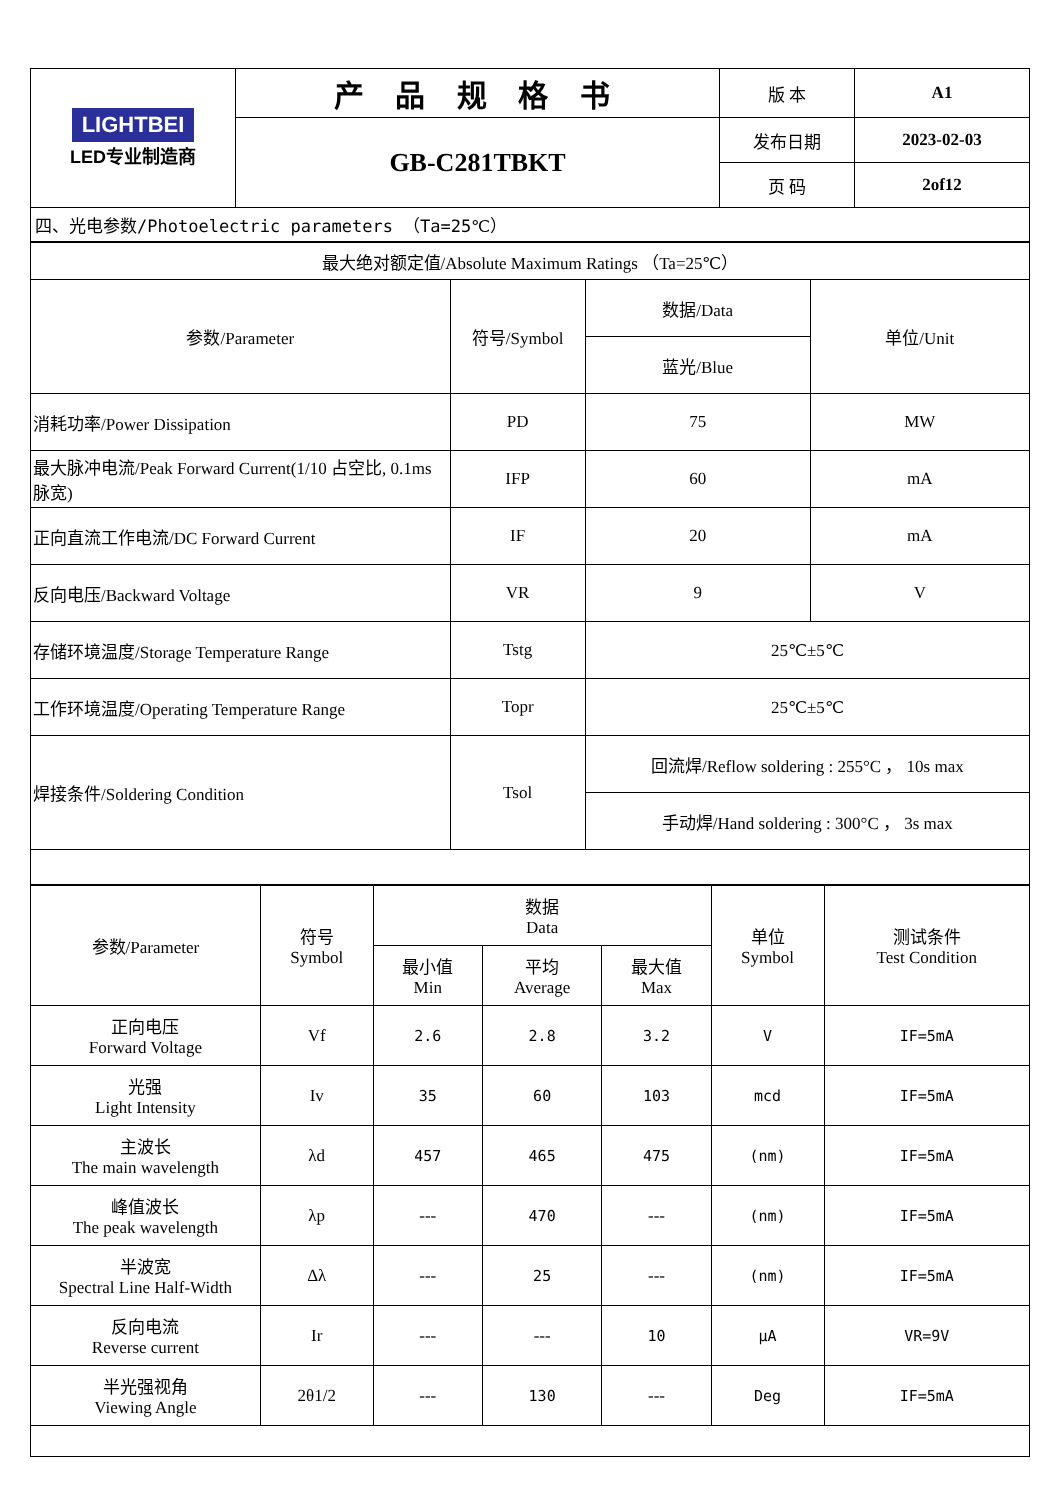| LIGHTBEI LED专业制造商 | 产 品 规 格 书 | 版 本 | A1 |
| | GB-C281TBKT | 发布日期 | 2023-02-03 |
| | | 页 码 | 2of12 |
四、光电参数/Photoelectric parameters （Ta=25℃）
| 最大绝对额定值/Absolute Maximum Ratings （Ta=25℃） | | | |
| 参数/Parameter | 符号/Symbol | 数据/Data | 单位/Unit |
| | | 蓝光/Blue | |
| 消耗功率/Power Dissipation | PD | 75 | MW |
| 最大脉冲电流/Peak Forward Current(1/10 占空比, 0.1ms 脉宽) | IFP | 60 | mA |
| 正向直流工作电流/DC Forward Current | IF | 20 | mA |
| 反向电压/Backward Voltage | VR | 9 | V |
| 存储环境温度/Storage Temperature Range | Tstg | 25℃±5℃ | |
| 工作环境温度/Operating Temperature Range | Topr | 25℃±5℃ | |
| 焊接条件/Soldering Condition | Tsol | 回流焊/Reflow soldering : 255°C ， 10s max | |
| | | 手动焊/Hand soldering : 300°C ， 3s max | |
| 参数/Parameter | 符号 Symbol | 数据 Data | | | 单位 Symbol | 测试条件 Test Condition |
| | | 最小值 Min | 平均 Average | 最大值 Max | | |
| 正向电压 Forward Voltage | Vf | 2.6 | 2.8 | 3.2 | V | IF=5mA |
| 光强 Light Intensity | Iv | 35 | 60 | 103 | mcd | IF=5mA |
| 主波长 The main wavelength | λd | 457 | 465 | 475 | (nm) | IF=5mA |
| 峰值波长 The peak wavelength | λp | --- | 470 | --- | (nm) | IF=5mA |
| 半波宽 Spectral Line Half-Width | Δλ | --- | 25 | --- | (nm) | IF=5mA |
| 反向电流 Reverse current | Ir | --- | --- | 10 | μA | VR=9V |
| 半光强视角 Viewing Angle | 2θ1/2 | --- | 130 | --- | Deg | IF=5mA |